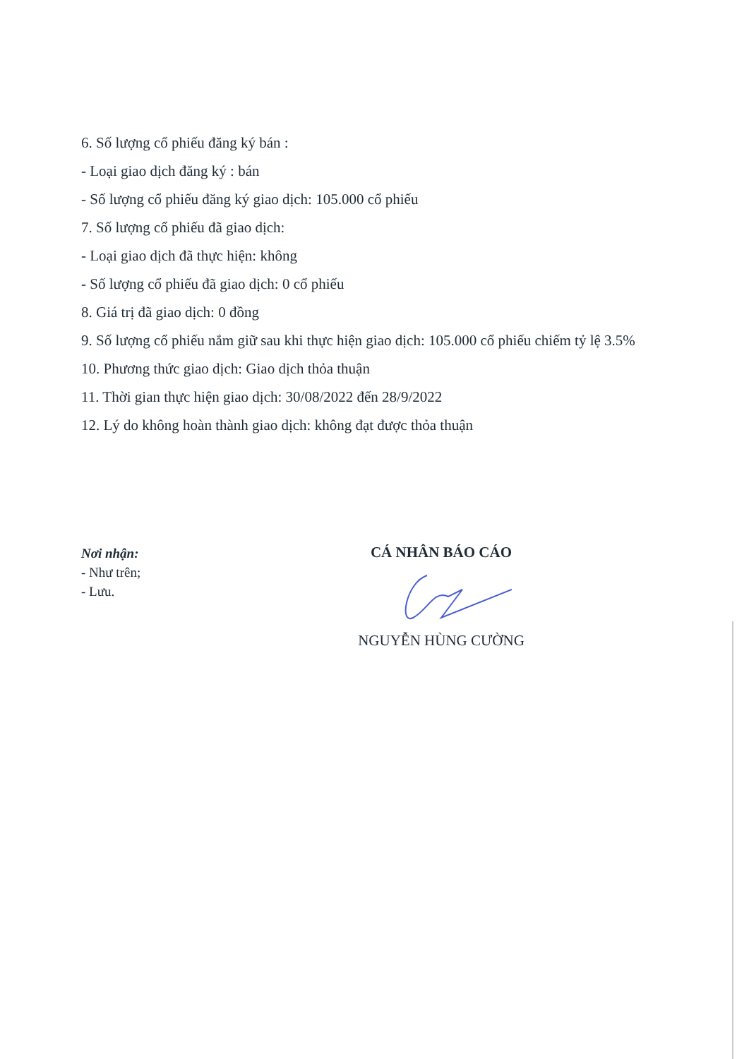6. Số lượng cổ phiếu đăng ký bán :
- Loại giao dịch đăng ký : bán
- Số lượng cổ phiếu đăng ký giao dịch: 105.000 cổ phiếu
7. Số lượng cổ phiếu đã giao dịch:
- Loại giao dịch đã thực hiện: không
- Số lượng cổ phiếu đã giao dịch: 0 cổ phiếu
8. Giá trị đã giao dịch: 0 đồng
9. Số lượng cổ phiếu nắm giữ sau khi thực hiện giao dịch: 105.000 cổ phiếu chiếm tỷ lệ 3.5%
10. Phương thức giao dịch: Giao dịch thỏa thuận
11. Thời gian thực hiện giao dịch: 30/08/2022 đến 28/9/2022
12. Lý do không hoàn thành giao dịch: không đạt được thỏa thuận
Nơi nhận:
- Như trên;
- Lưu.
CÁ NHÂN BÁO CÁO
NGUYỄN HÙNG CƯỜNG